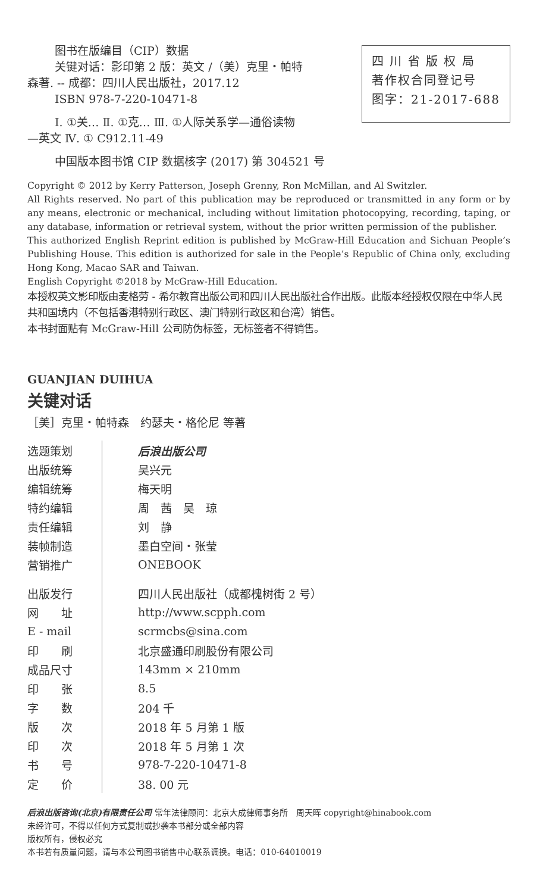图书在版编目（CIP）数据
关键对话：影印第 2 版：英文 /（美）克里・帕特
森著. -- 成都：四川人民出版社，2017.12
ISBN 978-7-220-10471-8
Ⅰ. ①关… Ⅱ. ①克… Ⅲ. ①人际关系学—通俗读物
—英文 Ⅳ. ① C912.11-49
中国版本图书馆 CIP 数据核字 (2017) 第 304521 号
四 川 省 版 权 局
著作权合同登记号
图字：21-2017-688
Copyright © 2012 by Kerry Patterson, Joseph Grenny, Ron McMillan, and Al Switzler.
All Rights reserved. No part of this publication may be reproduced or transmitted in any form or by any means, electronic or mechanical, including without limitation photocopying, recording, taping, or any database, information or retrieval system, without the prior written permission of the publisher.
This authorized English Reprint edition is published by McGraw-Hill Education and Sichuan People’s Publishing House. This edition is authorized for sale in the People’s Republic of China only, excluding Hong Kong, Macao SAR and Taiwan.
English Copyright ©2018 by McGraw-Hill Education.
本授权英文影印版由麦格劳 - 希尔教育出版公司和四川人民出版社合作出版。此版本经授权仅限在中华人民共和国境内（不包括香港特别行政区、澳门特别行政区和台湾）销售。
本书封面贴有 McGraw-Hill 公司防伪标签，无标签者不得销售。
GUANJIAN DUIHUA
关键对话
［美］克里・帕特森　约瑟夫・格伦尼 等著
| 选题策划 | 后浪出版公司 |
| 出版统筹 | 吴兴元 |
| 编辑统筹 | 梅天明 |
| 特约编辑 | 周 茜 吴 琼 |
| 责任编辑 | 刘 静 |
| 装帧制造 | 墨白空间・张莹 |
| 营销推广 | ONEBOOK |
| 出版发行 | 四川人民出版社（成都槐树街 2 号） |
| 网 址 | http://www.scpph.com |
| E - mail | scrmcbs@sina.com |
| 印 刷 | 北京盛通印刷股份有限公司 |
| 成品尺寸 | 143mm × 210mm |
| 印 张 | 8.5 |
| 字 数 | 204 千 |
| 版 次 | 2018 年 5 月第 1 版 |
| 印 次 | 2018 年 5 月第 1 次 |
| 书 号 | 978-7-220-10471-8 |
| 定 价 | 38. 00 元 |
后浪出版咨询(北京)有限责任公司 常年法律顾问：北京大成律师事务所　周天晖 copyright@hinabook.com
未经许可，不得以任何方式复制或抄袭本书部分或全部内容
版权所有，侵权必究
本书若有质量问题，请与本公司图书销售中心联系调换。电话：010-64010019